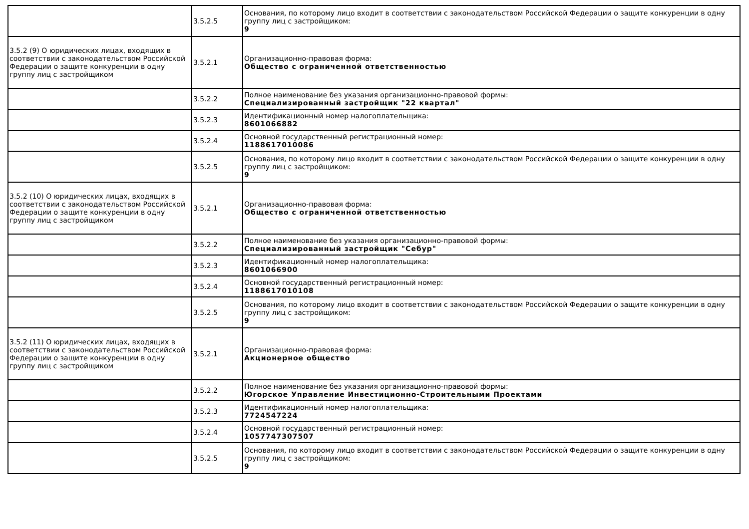| | 3.5.2.5 | Основания, по которому лицо входит в соответствии с законодательством Российской Федерации о защите конкуренции в одну группу лиц с застройщиком: 9 |
| 3.5.2 (9) О юридических лицах, входящих в соответствии с законодательством Российской Федерации о защите конкуренции в одну группу лиц с застройщиком | 3.5.2.1 | Организационно-правовая форма: Общество с ограниченной ответственностью |
| | 3.5.2.2 | Полное наименование без указания организационно-правовой формы: Специализированный застройщик "22 квартал" |
| | 3.5.2.3 | Идентификационный номер налогоплательщика: 8601066882 |
| | 3.5.2.4 | Основной государственный регистрационный номер: 1188617010086 |
| | 3.5.2.5 | Основания, по которому лицо входит в соответствии с законодательством Российской Федерации о защите конкуренции в одну группу лиц с застройщиком: 9 |
| 3.5.2 (10) О юридических лицах, входящих в соответствии с законодательством Российской Федерации о защите конкуренции в одну группу лиц с застройщиком | 3.5.2.1 | Организационно-правовая форма: Общество с ограниченной ответственностью |
| | 3.5.2.2 | Полное наименование без указания организационно-правовой формы: Специализированный застройщик "Себур" |
| | 3.5.2.3 | Идентификационный номер налогоплательщика: 8601066900 |
| | 3.5.2.4 | Основной государственный регистрационный номер: 1188617010108 |
| | 3.5.2.5 | Основания, по которому лицо входит в соответствии с законодательством Российской Федерации о защите конкуренции в одну группу лиц с застройщиком: 9 |
| 3.5.2 (11) О юридических лицах, входящих в соответствии с законодательством Российской Федерации о защите конкуренции в одну группу лиц с застройщиком | 3.5.2.1 | Организационно-правовая форма: Акционерное общество |
| | 3.5.2.2 | Полное наименование без указания организационно-правовой формы: Югорское Управление Инвестиционно-Строительными Проектами |
| | 3.5.2.3 | Идентификационный номер налогоплательщика: 7724547224 |
| | 3.5.2.4 | Основной государственный регистрационный номер: 1057747307507 |
| | 3.5.2.5 | Основания, по которому лицо входит в соответствии с законодательством Российской Федерации о защите конкуренции в одну группу лиц с застройщиком: 9 |